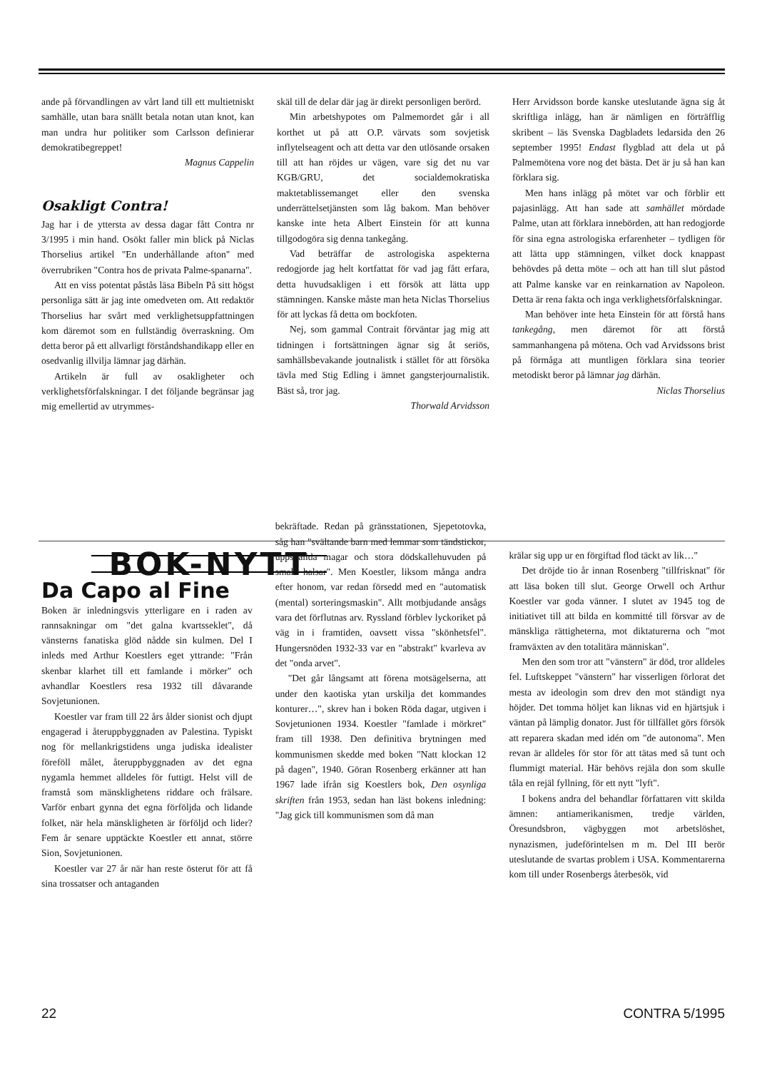ande på förvandlingen av vårt land till ett multietniskt samhälle, utan bara snällt betala notan utan knot, kan man undra hur politiker som Carlsson definierar demokratibegreppet!
Magnus Cappelin
Osakligt Contra!
Jag har i de yttersta av dessa dagar fått Contra nr 3/1995 i min hand. Osökt faller min blick på Niclas Thorselius artikel "En underhållande afton" med överrubriken "Contra hos de privata Palme-spanarna".
Att en viss potentat påstås läsa Bibeln På sitt högst personliga sätt är jag inte omedveten om. Att redaktör Thorselius har svårt med verklighetsuppfattningen kom däremot som en fullständig överraskning. Om detta beror på ett allvarligt förståndshandikapp eller en osedvanlig illvilja lämnar jag därhän.
Artikeln är full av osakligheter och verklighetsförfalskningar. I det följande begränsar jag mig emellertid av utrymmes-
skäl till de delar där jag är direkt personligen berörd.
Min arbetshypotes om Palmemordet går i all korthet ut på att O.P. värvats som sovjetisk inflytelseagent och att detta var den utlösande orsaken till att han röjdes ur vägen, vare sig det nu var KGB/GRU, det socialdemokratiska maktetablissemanget eller den svenska underrättelsetjänsten som låg bakom. Man behöver kanske inte heta Albert Einstein för att kunna tillgodogöra sig denna tankegång.
Vad beträffar de astrologiska aspekterna redogjorde jag helt kortfattat för vad jag fått erfara, detta huvudsakligen i ett försök att lätta upp stämningen. Kanske måste man heta Niclas Thorselius för att lyckas få detta om bockfoten.
Nej, som gammal Contrait förväntar jag mig att tidningen i fortsättningen ägnar sig åt seriös, samhällsbevakande joutnalistk i stället för att försöka tävla med Stig Edling i ämnet gangsterjournalistik. Bäst så, tror jag.
Thorwald Arvidsson
Herr Arvidsson borde kanske uteslutande ägna sig åt skriftliga inlägg, han är nämligen en förträfflig skribent – läs Svenska Dagbladets ledarsida den 26 september 1995! Endast flygblad att dela ut på Palmemötena vore nog det bästa. Det är ju så han kan förklara sig.
Men hans inlägg på mötet var och förblir ett pajasinlägg. Att han sade att samhället mördade Palme, utan att förklara innebörden, att han redogjorde för sina egna astrologiska erfarenheter – tydligen för att lätta upp stämningen, vilket dock knappast behövdes på detta möte – och att han till slut påstod att Palme kanske var en reinkarnation av Napoleon. Detta är rena fakta och inga verklighetsförfalskningar.
Man behöver inte heta Einstein för att förstå hans tankegång, men däremot för att förstå sammanhangena på mötena. Och vad Arvidssons brist på förmåga att muntligen förklara sina teorier metodiskt beror på lämnar jag därhän.
Niclas Thorselius
BOK-NYTT
Da Capo al Fine
Boken är inledningsvis ytterligare en i raden av rannsakningar om "det galna kvartsseklet", då vänsterns fanatiska glöd nådde sin kulmen. Del I inleds med Arthur Koestlers eget yttrande: "Från skenbar klarhet till ett famlande i mörker" och avhandlar Koestlers resa 1932 till dåvarande Sovjetunionen.
Koestler var fram till 22 års ålder sionist och djupt engagerad i återuppbyggnaden av Palestina. Typiskt nog för mellankrigstidens unga judiska idealister föreföll målet, återuppbyggnaden av det egna nygamla hemmet alldeles för futtigt. Helst vill de framstå som mänsklighetens riddare och frälsare. Varför enbart gynna det egna förföljda och lidande folket, när hela mänskligheten är förföljd och lider? Fem år senare upptäckte Koestler ett annat, större Sion, Sovjetunionen.
Koestler var 27 år när han reste österut för att få sina trossatser och antaganden
bekräftade. Redan på gränsstationen, Sjepetotovka, såg han "svältande barn med lemmar som tändstickor, uppsvällda magar och stora dödskallehuvuden på smala halsar". Men Koestler, liksom många andra efter honom, var redan försedd med en "automatisk (mental) sorteringsmaskin". Allt motbjudande ansågs vara det förflutnas arv. Ryssland förblev lyckoriket på väg in i framtiden, oavsett vissa "skönhetsfel". Hungersnöden 1932-33 var en "abstrakt" kvarleva av det "onda arvet".
"Det går långsamt att förena motsägelserna, att under den kaotiska ytan urskilja det kommandes konturer…", skrev han i boken Röda dagar, utgiven i Sovjetunionen 1934. Koestler "famlade i mörkret" fram till 1938. Den definitiva brytningen med kommunismen skedde med boken "Natt klockan 12 på dagen", 1940. Göran Rosenberg erkänner att han 1967 lade ifrån sig Koestlers bok, Den osynliga skriften från 1953, sedan han läst bokens inledning: "Jag gick till kommunismen som då man
krälar sig upp ur en förgiftad flod täckt av lik…"
Det dröjde tio år innan Rosenberg "tillfrisknat" för att läsa boken till slut. George Orwell och Arthur Koestler var goda vänner. I slutet av 1945 tog de initiativet till att bilda en kommitté till försvar av de mänskliga rättigheterna, mot diktaturerna och "mot framväxten av den totalitära människan".
Men den som tror att "vänstern" är död, tror alldeles fel. Luftskeppet "vänstern" har visserligen förlorat det mesta av ideologin som drev den mot ständigt nya höjder. Det tomma höljet kan liknas vid en hjärtsjuk i väntan på lämplig donator. Just för tillfället görs försök att reparera skadan med idén om "de autonoma". Men revan är alldeles för stor för att tätas med så tunt och flummigt material. Här behövs rejäla don som skulle tåla en rejäl fyllning, för ett nytt "lyft".
I bokens andra del behandlar författaren vitt skilda ämnen: antiamerikanismen, tredje världen, Öresundsbron, vägbyggen mot arbetslöshet, nynazismen, judeförintelsen m m. Del III berör uteslutande de svartas problem i USA. Kommentarerna kom till under Rosenbergs återbesök, vid
22 CONTRA 5/1995